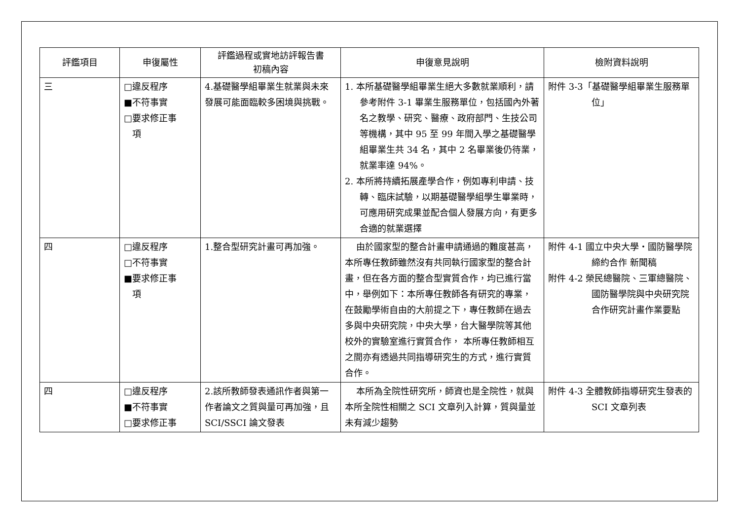| 評鑑項目 | 申復屬性 | 評鑑過程或實地訪評報告書 初稿內容 | 申復意見說明 | 檢附資料說明 |
| --- | --- | --- | --- | --- |
| 三 | □違反程序 ■不符事實 □要求修正事 項 | 4.基礎醫學組畢業生就業與未來發展可能面臨較多困境與挑戰。 | 1. 本所基礎醫學組畢業生絕大多數就業順利，請參考附件 3-1 畢業生服務單位，包括國內外著名之教學、研究、醫療、政府部門、生技公司等機構，其中 95 至 99 年間入學之基礎醫學組畢業生共 34 名，其中 2 名畢業後仍待業，就業率達 94%。 2. 本所將持續拓展產學合作，例如專利申請、技轉、臨床試驗，以期基礎醫學組學生畢業時，可應用研究成果並配合個人發展方向，有更多合適的就業選擇 | 附件 3-3「基礎醫學組畢業生服務單位」 |
| 四 | □違反程序 □不符事實 ■要求修正事 項 | 1.整合型研究計畫可再加強。 | 由於國家型的整合計畫申請通過的難度甚高，本所專任教師雖然沒有共同執行國家型的整合計畫，但在各方面的整合型實質合作，均已進行當中，舉例如下：本所專任教師各有研究的專業，在鼓勵學術自由的大前提之下，專任教師在過去多與中央研究院，中央大學，台大醫學院等其他校外的實驗室進行實質合作， 本所專任教師相互之間亦有透過共同指導研究生的方式，進行實質合作。 | 附件 4-1 國立中央大學‧國防醫學院締約合作 新聞稿 附件 4-2 榮民總醫院、三軍總醫院、國防醫學院與中央研究院合作研究計畫作業要點 |
| 四 | □違反程序 ■不符事實 □要求修正事 | 2.該所教師發表通訊作者與第一作者論文之質與量可再加強，且 SCI/SSCI 論文發表 | 本所為全院性研究所，師資也是全院性，就與本所全院性相關之 SCI 文章列入計算，質與量並未有減少趨勢 | 附件 4-3 全體教師指導研究生發表的 SCI 文章列表 |